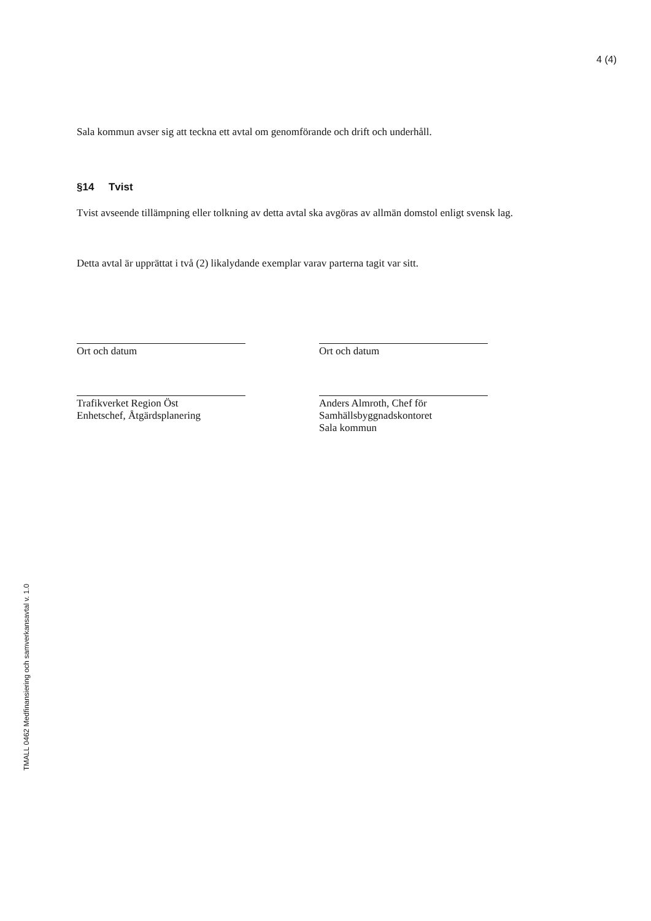4 (4)
Sala kommun avser sig att teckna ett avtal om genomförande och drift och underhåll.
§14 Tvist
Tvist avseende tillämpning eller tolkning av detta avtal ska avgöras av allmän domstol enligt svensk lag.
Detta avtal är upprättat i två (2) likalydande exemplar varav parterna tagit var sitt.
Ort och datum
Trafikverket Region Öst
Enhetschef, Åtgärdsplanering
Ort och datum
Anders Almroth, Chef för
Samhällsbyggnadskontoret
Sala kommun
TMALL 0462 Medfinansiering och samverkansavtal v. 1.0